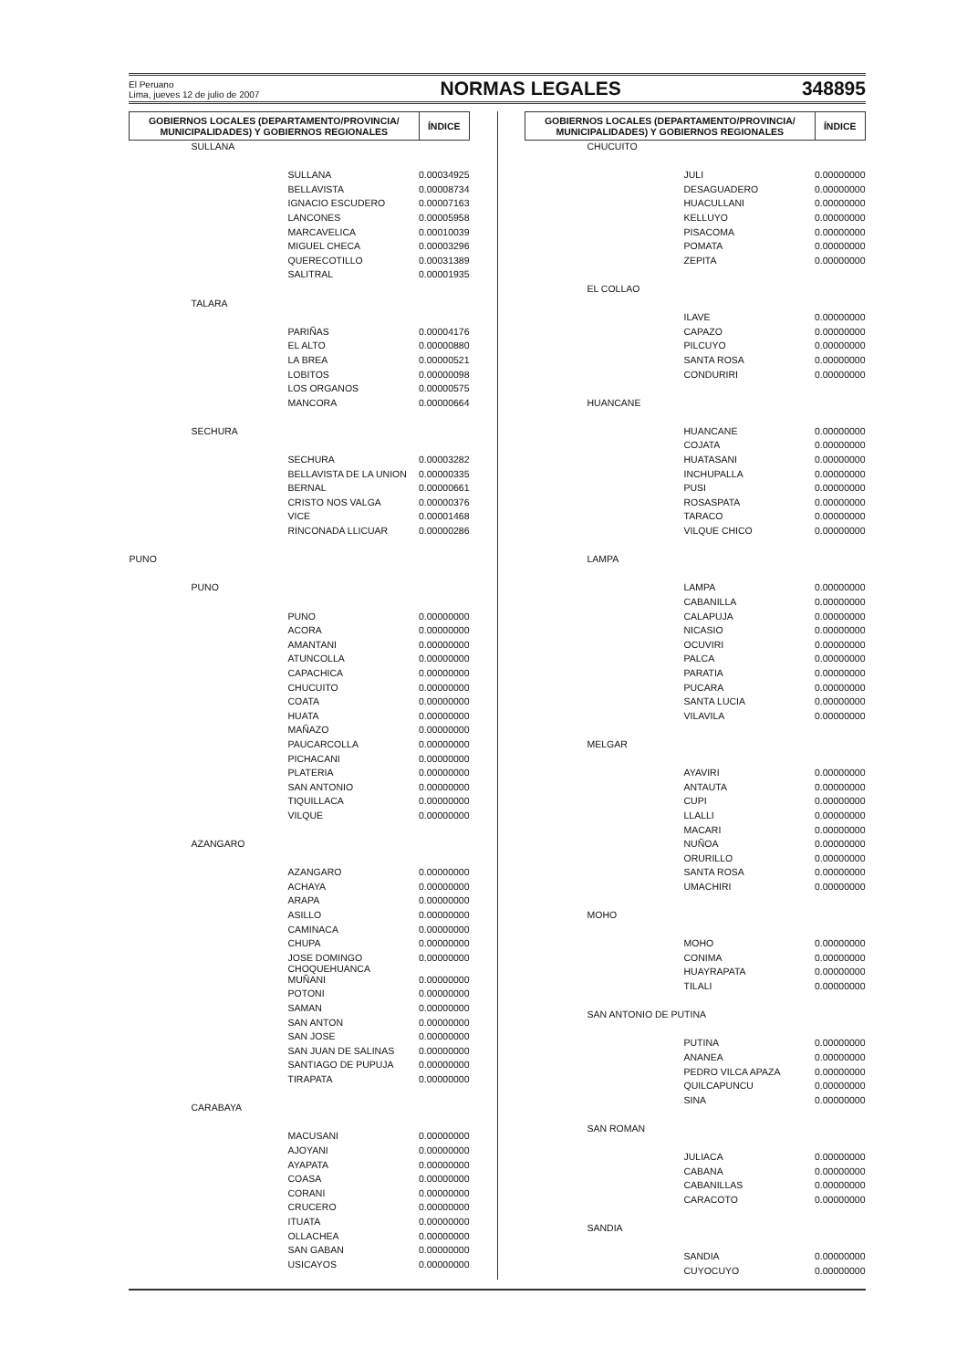El Peruano
Lima, jueves 12 de julio de 2007
NORMAS LEGALES
348895
| GOBIERNOS LOCALES (DEPARTAMENTO/PROVINCIA/ MUNICIPALIDADES) Y GOBIERNOS REGIONALES | ÍNDICE |
| --- | --- |
| SULLANA | |
| SULLANA | 0.00034925 |
| BELLAVISTA | 0.00008734 |
| IGNACIO ESCUDERO | 0.00007163 |
| LANCONES | 0.00005958 |
| MARCAVELICA | 0.00010039 |
| MIGUEL CHECA | 0.00003296 |
| QUERECOTILLO | 0.00031389 |
| SALITRAL | 0.00001935 |
| TALARA | |
| PARIÑAS | 0.00004176 |
| EL ALTO | 0.00000880 |
| LA BREA | 0.00000521 |
| LOBITOS | 0.00000098 |
| LOS ORGANOS | 0.00000575 |
| MANCORA | 0.00000664 |
| SECHURA | |
| SECHURA | 0.00003282 |
| BELLAVISTA DE LA UNION | 0.00000335 |
| BERNAL | 0.00000661 |
| CRISTO NOS VALGA | 0.00000376 |
| VICE | 0.00001468 |
| RINCONADA LLICUAR | 0.00000286 |
| PUNO | |
| PUNO | |
| PUNO | 0.00000000 |
| ACORA | 0.00000000 |
| AMANTANI | 0.00000000 |
| ATUNCOLLA | 0.00000000 |
| CAPACHICA | 0.00000000 |
| CHUCUITO | 0.00000000 |
| COATA | 0.00000000 |
| HUATA | 0.00000000 |
| MAÑAZO | 0.00000000 |
| PAUCARCOLLA | 0.00000000 |
| PICHACANI | 0.00000000 |
| PLATERIA | 0.00000000 |
| SAN ANTONIO | 0.00000000 |
| TIQUILLACA | 0.00000000 |
| VILQUE | 0.00000000 |
| AZANGARO | |
| AZANGARO | 0.00000000 |
| ACHAYA | 0.00000000 |
| ARAPA | 0.00000000 |
| ASILLO | 0.00000000 |
| CAMINACA | 0.00000000 |
| CHUPA | 0.00000000 |
| JOSE DOMINGO CHOQUEHUANCA | 0.00000000 |
| MUÑANI | 0.00000000 |
| POTONI | 0.00000000 |
| SAMAN | 0.00000000 |
| SAN ANTON | 0.00000000 |
| SAN JOSE | 0.00000000 |
| SAN JUAN DE SALINAS | 0.00000000 |
| SANTIAGO DE PUPUJA | 0.00000000 |
| TIRAPATA | 0.00000000 |
| CARABAYA | |
| MACUSANI | 0.00000000 |
| AJOYANI | 0.00000000 |
| AYAPATA | 0.00000000 |
| COASA | 0.00000000 |
| CORANI | 0.00000000 |
| CRUCERO | 0.00000000 |
| ITUATA | 0.00000000 |
| OLLACHEA | 0.00000000 |
| SAN GABAN | 0.00000000 |
| USICAYOS | 0.00000000 |
| GOBIERNOS LOCALES (DEPARTAMENTO/PROVINCIA/ MUNICIPALIDADES) Y GOBIERNOS REGIONALES | ÍNDICE |
| --- | --- |
| CHUCUITO | |
| JULI | 0.00000000 |
| DESAGUADERO | 0.00000000 |
| HUACULLANI | 0.00000000 |
| KELLUYO | 0.00000000 |
| PISACOMA | 0.00000000 |
| POMATA | 0.00000000 |
| ZEPITA | 0.00000000 |
| EL COLLAO | |
| ILAVE | 0.00000000 |
| CAPAZO | 0.00000000 |
| PILCUYO | 0.00000000 |
| SANTA ROSA | 0.00000000 |
| CONDURIRI | 0.00000000 |
| HUANCANE | |
| HUANCANE | 0.00000000 |
| COJATA | 0.00000000 |
| HUATASANI | 0.00000000 |
| INCHUPALLA | 0.00000000 |
| PUSI | 0.00000000 |
| ROSASPATA | 0.00000000 |
| TARACO | 0.00000000 |
| VILQUE CHICO | 0.00000000 |
| LAMPA | |
| LAMPA | 0.00000000 |
| CABANILLA | 0.00000000 |
| CALAPUJA | 0.00000000 |
| NICASIO | 0.00000000 |
| OCUVIRI | 0.00000000 |
| PALCA | 0.00000000 |
| PARATIA | 0.00000000 |
| PUCARA | 0.00000000 |
| SANTA LUCIA | 0.00000000 |
| VILAVILA | 0.00000000 |
| MELGAR | |
| AYAVIRI | 0.00000000 |
| ANTAUTA | 0.00000000 |
| CUPI | 0.00000000 |
| LLALLI | 0.00000000 |
| MACARI | 0.00000000 |
| NUÑOA | 0.00000000 |
| ORURILLO | 0.00000000 |
| SANTA ROSA | 0.00000000 |
| UMACHIRI | 0.00000000 |
| MOHO | |
| MOHO | 0.00000000 |
| CONIMA | 0.00000000 |
| HUAYRAPATA | 0.00000000 |
| TILALI | 0.00000000 |
| SAN ANTONIO DE PUTINA | |
| PUTINA | 0.00000000 |
| ANANEA | 0.00000000 |
| PEDRO VILCA APAZA | 0.00000000 |
| QUILCAPUNCU | 0.00000000 |
| SINA | 0.00000000 |
| SAN ROMAN | |
| JULIACA | 0.00000000 |
| CABANA | 0.00000000 |
| CABANILLAS | 0.00000000 |
| CARACOTO | 0.00000000 |
| SANDIA | |
| SANDIA | 0.00000000 |
| CUYOCUYO | 0.00000000 |